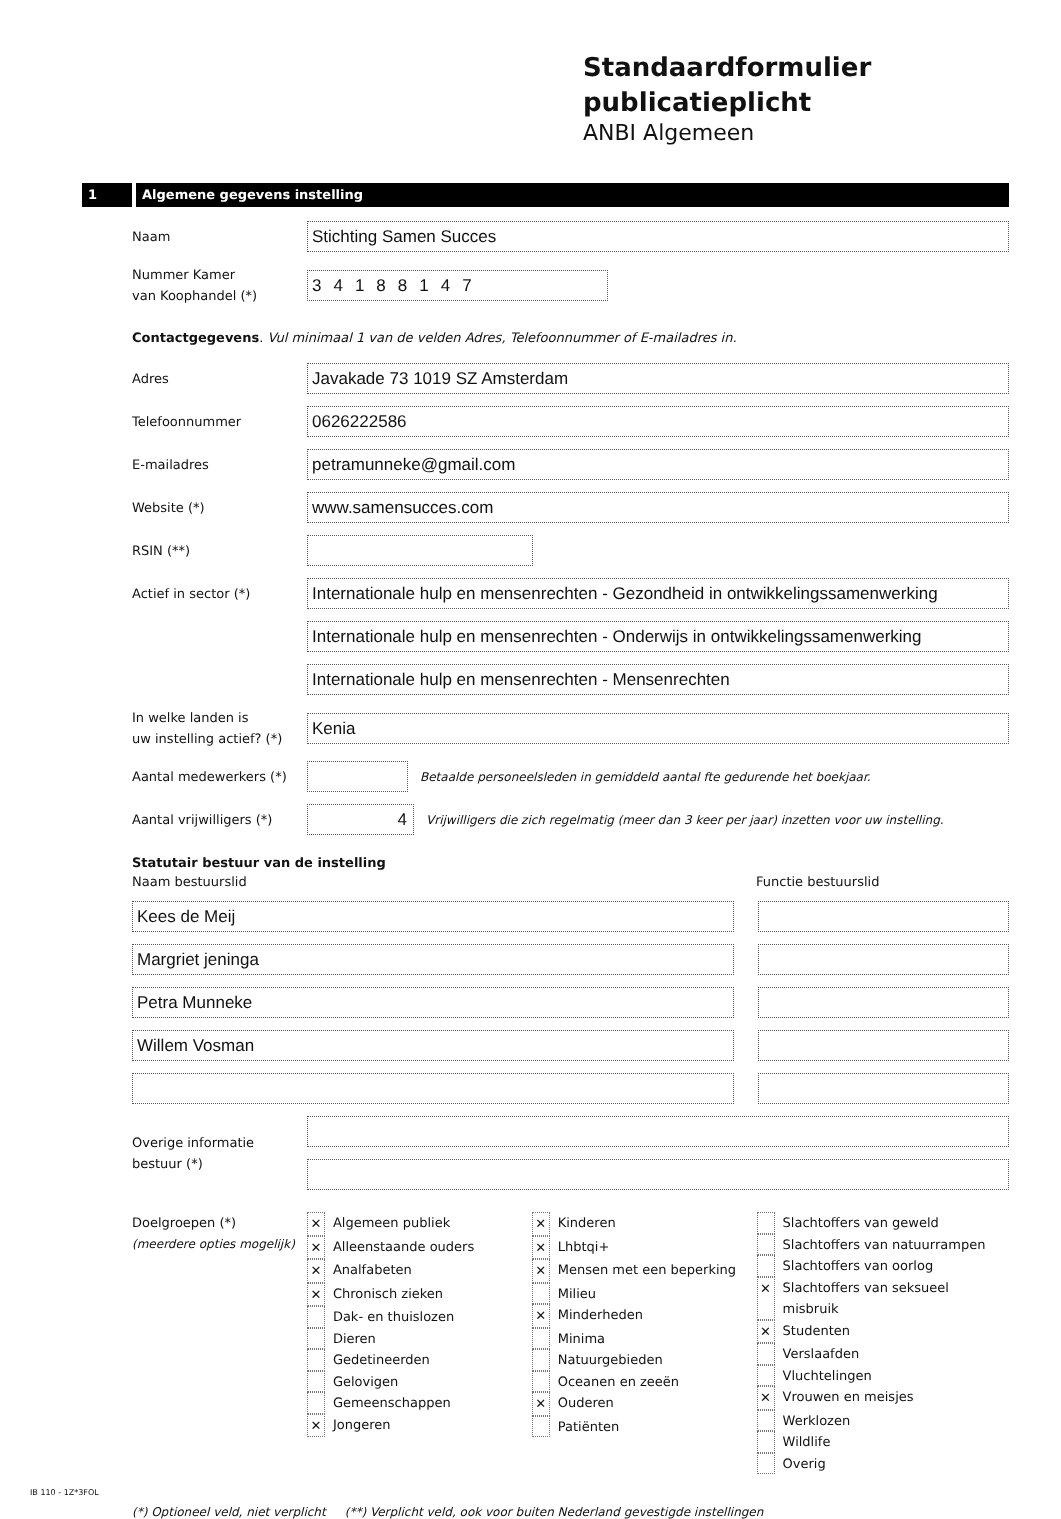Standaardformulier
publicatieplicht
ANBI Algemeen
1 Algemene gegevens instelling
Naam
Stichting Samen Succes
Nummer Kamer
van Koophandel (*)
34188147
Contactgegevens. Vul minimaal 1 van de velden Adres, Telefoonnummer of E-mailadres in.
Adres
Javakade 73 1019 SZ Amsterdam
Telefoonnummer
0626222586
E-mailadres
petramunneke@gmail.com
Website (*)
www.samensucces.com
RSIN (**)
Actief in sector (*)
Internationale hulp en mensenrechten - Gezondheid in ontwikkelingssamenwerking
Internationale hulp en mensenrechten - Onderwijs in ontwikkelingssamenwerking
Internationale hulp en mensenrechten - Mensenrechten
In welke landen is
uw instelling actief? (*)
Kenia
Aantal medewerkers (*)
Betaalde personeelsleden in gemiddeld aantal fte gedurende het boekjaar.
Aantal vrijwilligers (*)
4
Vrijwilligers die zich regelmatig (meer dan 3 keer per jaar) inzetten voor uw instelling.
Statutair bestuur van de instelling
Naam bestuurslid Functie bestuurslid
Kees de Meij
Margriet jeninga
Petra Munneke
Willem Vosman
Overige informatie
bestuur (*)
Doelgroepen (*)
(meerdere opties mogelijk)
✕ Algemeen publiek
✕ Alleenstaande ouders
✕ Analfabeten
✕ Chronisch zieken
Dak- en thuislozen
Dieren
Gedetineerden
Gelovigen
Gemeenschappen
✕ Jongeren
✕ Kinderen
✕ Lhbtqi+
✕ Mensen met een beperking
Milieu
✕ Minderheden
Minima
Natuurgebieden
Oceanen en zeeën
✕ Ouderen
Patiënten
Slachtoffers van geweld
Slachtoffers van natuurrampen
Slachtoffers van oorlog
✕ Slachtoffers van seksueel misbruik
✕ Studenten
Verslaafden
Vluchtelingen
✕ Vrouwen en meisjes
Werklozen
Wildlife
Overig
IB 110 - 1Z*3FOL
(*) Optioneel veld, niet verplicht (**) Verplicht veld, ook voor buiten Nederland gevestigde instellingen